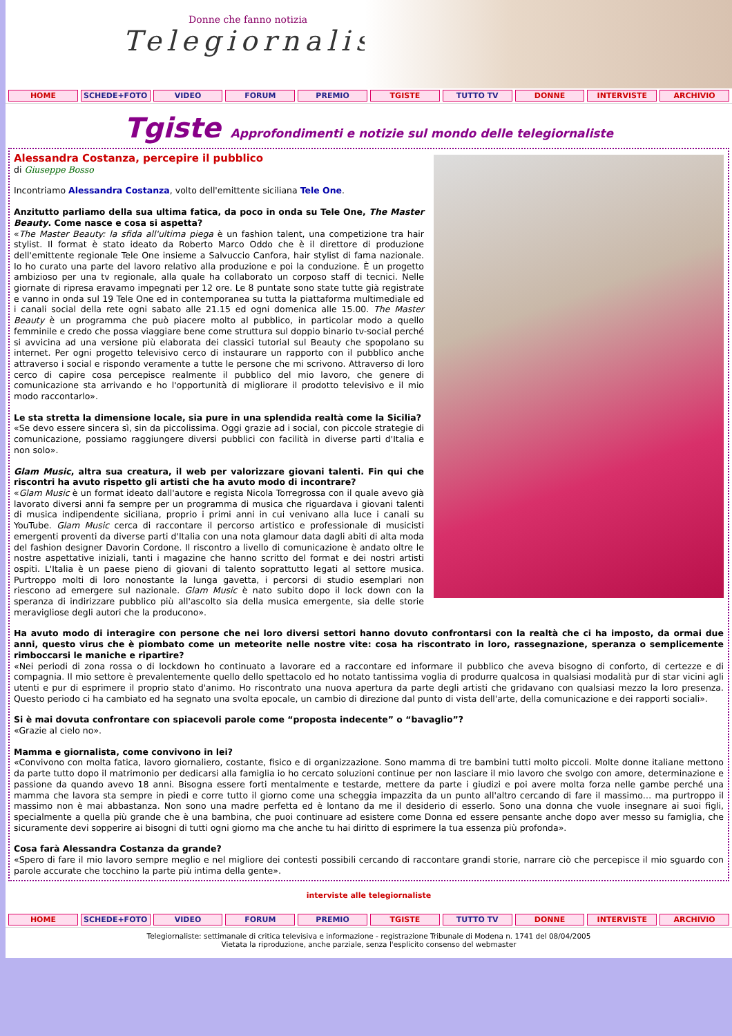Donne che fanno notizia
Telegiornaliste
HOME SCHEDE+FOTO VIDEO FORUM PREMIO TGISTE TUTTO TV DONNE INTERVISTE ARCHIVIO
Tgiste Approfondimenti e notizie sul mondo delle telegiornaliste
Alessandra Costanza, percepire il pubblico
di Giuseppe Bosso
Incontriamo Alessandra Costanza, volto dell'emittente siciliana Tele One.
Anzitutto parliamo della sua ultima fatica, da poco in onda su Tele One, The Master Beauty. Come nasce e cosa si aspetta?
«The Master Beauty: la sfida all'ultima piega è un fashion talent, una competizione tra hair stylist. Il format è stato ideato da Roberto Marco Oddo che è il direttore di produzione dell'emittente regionale Tele One insieme a Salvuccio Canfora, hair stylist di fama nazionale. Io ho curato una parte del lavoro relativo alla produzione e poi la conduzione. È un progetto ambizioso per una tv regionale, alla quale ha collaborato un corposo staff di tecnici. Nelle giornate di ripresa eravamo impegnati per 12 ore. Le 8 puntate sono state tutte già registrate e vanno in onda sul 19 Tele One ed in contemporanea su tutta la piattaforma multimediale ed i canali social della rete ogni sabato alle 21.15 ed ogni domenica alle 15.00. The Master Beauty è un programma che può piacere molto al pubblico, in particolar modo a quello femminile e credo che possa viaggiare bene come struttura sul doppio binario tv-social perché si avvicina ad una versione più elaborata dei classici tutorial sul Beauty che spopolano su internet. Per ogni progetto televisivo cerco di instaurare un rapporto con il pubblico anche attraverso i social e rispondo veramente a tutte le persone che mi scrivono. Attraverso di loro cerco di capire cosa percepisce realmente il pubblico del mio lavoro, che genere di comunicazione sta arrivando e ho l'opportunità di migliorare il prodotto televisivo e il mio modo raccontarlo».
Le sta stretta la dimensione locale, sia pure in una splendida realtà come la Sicilia?
«Se devo essere sincera sì, sin da piccolissima. Oggi grazie ad i social, con piccole strategie di comunicazione, possiamo raggiungere diversi pubblici con facilità in diverse parti d'Italia e non solo».
Glam Music, altra sua creatura, il web per valorizzare giovani talenti. Fin qui che riscontri ha avuto rispetto gli artisti che ha avuto modo di incontrare?
«Glam Music è un format ideato dall'autore e regista Nicola Torregrossa con il quale avevo già lavorato diversi anni fa sempre per un programma di musica che riguardava i giovani talenti di musica indipendente siciliana, proprio i primi anni in cui venivano alla luce i canali su YouTube. Glam Music cerca di raccontare il percorso artistico e professionale di musicisti emergenti proventi da diverse parti d'Italia con una nota glamour data dagli abiti di alta moda del fashion designer Davorin Cordone. Il riscontro a livello di comunicazione è andato oltre le nostre aspettative iniziali, tanti i magazine che hanno scritto del format e dei nostri artisti ospiti. L'Italia è un paese pieno di giovani di talento soprattutto legati al settore musica. Purtroppo molti di loro nonostante la lunga gavetta, i percorsi di studio esemplari non riescono ad emergere sul nazionale. Glam Music è nato subito dopo il lock down con la speranza di indirizzare pubblico più all'ascolto sia della musica emergente, sia delle storie meravigliose degli autori che la producono».
Ha avuto modo di interagire con persone che nei loro diversi settori hanno dovuto confrontarsi con la realtà che ci ha imposto, da ormai due anni, questo virus che è piombato come un meteorite nelle nostre vite: cosa ha riscontrato in loro, rassegnazione, speranza o semplicemente rimboccarsi le maniche e ripartire?
«Nei periodi di zona rossa o di lockdown ho continuato a lavorare ed a raccontare ed informare il pubblico che aveva bisogno di conforto, di certezze e di compagnia. Il mio settore è prevalentemente quello dello spettacolo ed ho notato tantissima voglia di produrre qualcosa in qualsiasi modalità pur di star vicini agli utenti e pur di esprimere il proprio stato d'animo. Ho riscontrato una nuova apertura da parte degli artisti che gridavano con qualsiasi mezzo la loro presenza. Questo periodo ci ha cambiato ed ha segnato una svolta epocale, un cambio di direzione dal punto di vista dell'arte, della comunicazione e dei rapporti sociali».
Si è mai dovuta confrontare con spiacevoli parole come “proposta indecente” o “bavaglio”?
«Grazie al cielo no».
Mamma e giornalista, come convivono in lei?
«Convivono con molta fatica, lavoro giornaliero, costante, fisico e di organizzazione. Sono mamma di tre bambini tutti molto piccoli. Molte donne italiane mettono da parte tutto dopo il matrimonio per dedicarsi alla famiglia io ho cercato soluzioni continue per non lasciare il mio lavoro che svolgo con amore, determinazione e passione da quando avevo 18 anni. Bisogna essere forti mentalmente e testarde, mettere da parte i giudizi e poi avere molta forza nelle gambe perché una mamma che lavora sta sempre in piedi e corre tutto il giorno come una scheggia impazzita da un punto all'altro cercando di fare il massimo… ma purtroppo il massimo non è mai abbastanza. Non sono una madre perfetta ed è lontano da me il desiderio di esserlo. Sono una donna che vuole insegnare ai suoi figli, specialmente a quella più grande che è una bambina, che puoi continuare ad esistere come Donna ed essere pensante anche dopo aver messo su famiglia, che sicuramente devi sopperire ai bisogni di tutti ogni giorno ma che anche tu hai diritto di esprimere la tua essenza più profonda».
Cosa farà Alessandra Costanza da grande?
«Spero di fare il mio lavoro sempre meglio e nel migliore dei contesti possibili cercando di raccontare grandi storie, narrare ciò che percepisce il mio sguardo con parole accurate che tocchino la parte più intima della gente».
interviste alle telegiornaliste
HOME SCHEDE+FOTO VIDEO FORUM PREMIO TGISTE TUTTO TV DONNE INTERVISTE ARCHIVIO
Telegiornaliste: settimanale di critica televisiva e informazione - registrazione Tribunale di Modena n. 1741 del 08/04/2005
Vietata la riproduzione, anche parziale, senza l'esplicito consenso del webmaster